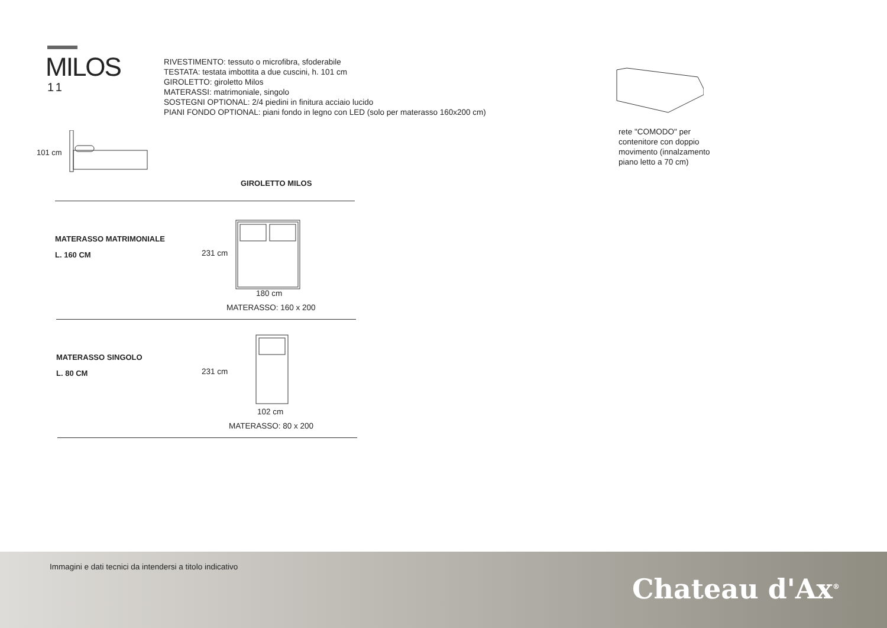MILOS
11
RIVESTIMENTO: tessuto o microfibra, sfoderabile
TESTATA: testata imbottita a due cuscini, h. 101 cm
GIROLETTO: giroletto Milos
MATERASSI: matrimoniale, singolo
SOSTEGNI OPTIONAL: 2/4 piedini in finitura acciaio lucido
PIANI FONDO OPTIONAL: piani fondo in legno con LED (solo per materasso 160x200 cm)
rete "COMODO" per contenitore con doppio movimento (innalzamento piano letto a 70 cm)
101 cm
GIROLETTO MILOS
MATERASSO MATRIMONIALE
L. 160 CM
231 cm
180 cm
MATERASSO: 160 x 200
MATERASSO SINGOLO
L. 80 CM
231 cm
102 cm
MATERASSO: 80 x 200
Immagini e dati tecnici da intendersi a titolo indicativo
Chateau d'Ax<sup>®</sup>